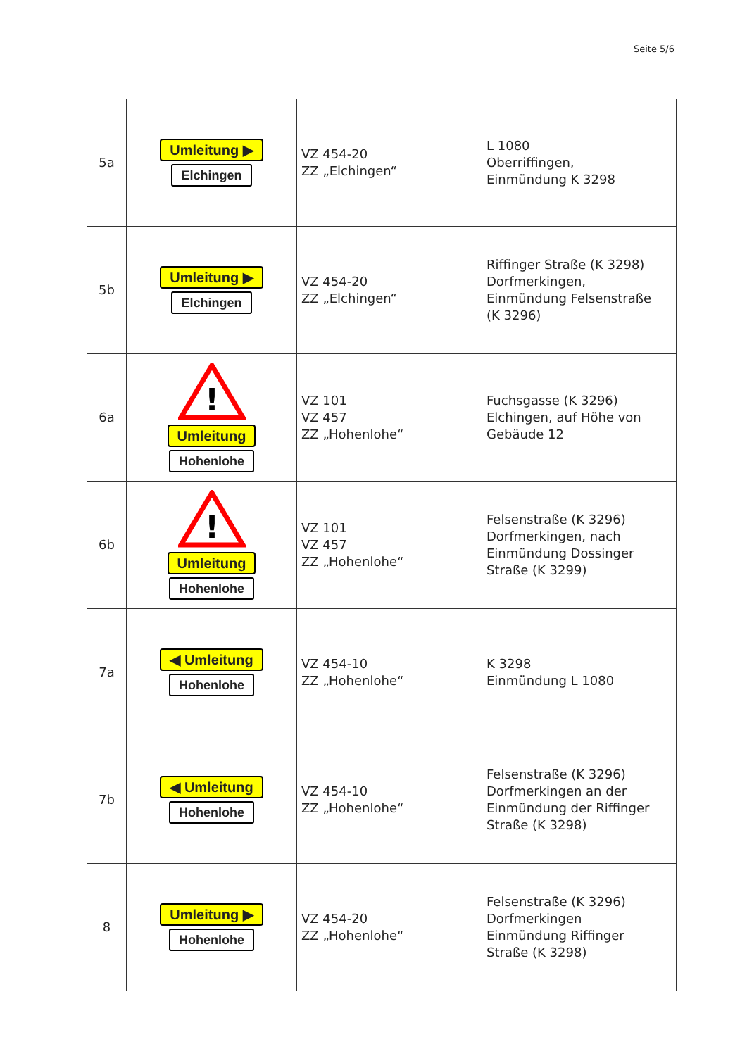Seite 5/6
| 5a | Umleitung ▶ Elchingen | VZ 454-20 ZZ „Elchingen“ | L 1080 Oberriffingen, Einmündung K 3298 |
| 5b | Umleitung ▶ Elchingen | VZ 454-20 ZZ „Elchingen“ | Riffinger Straße (K 3298) Dorfmerkingen, Einmündung Felsenstraße (K 3296) |
| 6a | ! Umleitung Hohenlohe | VZ 101 VZ 457 ZZ „Hohenlohe“ | Fuchsgasse (K 3296) Elchingen, auf Höhe von Gebäude 12 |
| 6b | ! Umleitung Hohenlohe | VZ 101 VZ 457 ZZ „Hohenlohe“ | Felsenstraße (K 3296) Dorfmerkingen, nach Einmündung Dossinger Straße (K 3299) |
| 7a | ◀ Umleitung Hohenlohe | VZ 454-10 ZZ „Hohenlohe“ | K 3298 Einmündung L 1080 |
| 7b | ◀ Umleitung Hohenlohe | VZ 454-10 ZZ „Hohenlohe“ | Felsenstraße (K 3296) Dorfmerkingen an der Einmündung der Riffinger Straße (K 3298) |
| 8 | Umleitung ▶ Hohenlohe | VZ 454-20 ZZ „Hohenlohe“ | Felsenstraße (K 3296) Dorfmerkingen Einmündung Riffinger Straße (K 3298) |